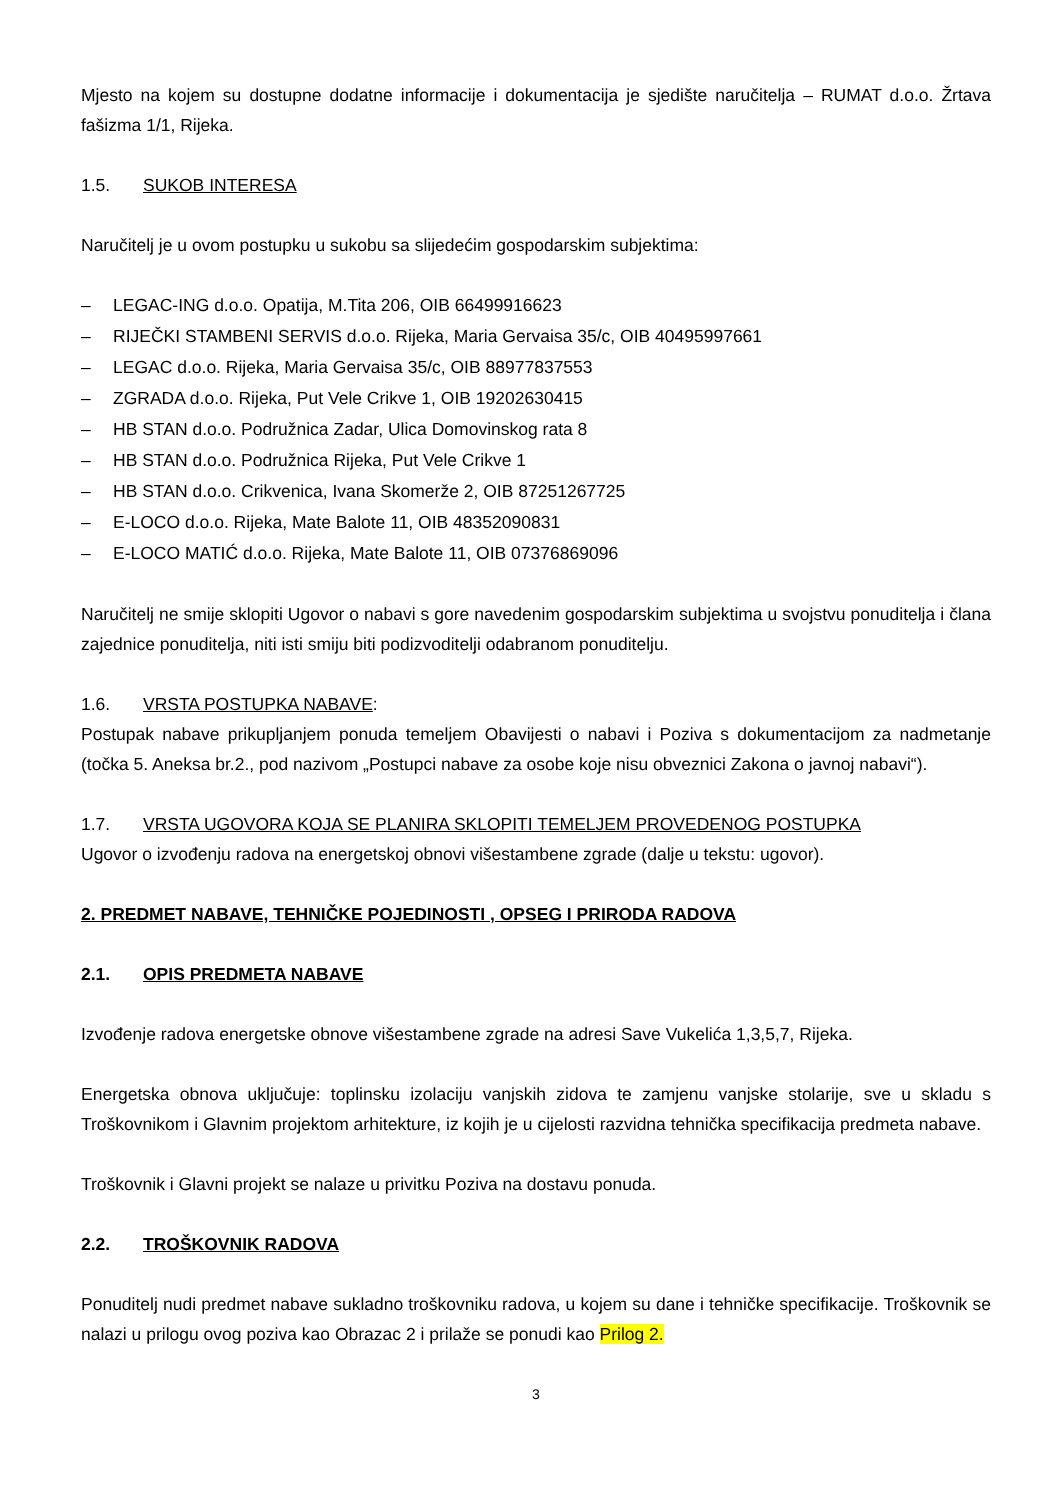Mjesto na kojem su dostupne dodatne informacije i dokumentacija je sjedište naručitelja – RUMAT d.o.o. Žrtava fašizma 1/1, Rijeka.
1.5. SUKOB INTERESA
Naručitelj je u ovom postupku u sukobu sa slijedećim gospodarskim subjektima:
– LEGAC-ING d.o.o. Opatija, M.Tita 206, OIB 66499916623
– RIJEČKI STAMBENI SERVIS d.o.o. Rijeka, Maria Gervaisa 35/c, OIB 40495997661
– LEGAC d.o.o. Rijeka, Maria Gervaisa 35/c, OIB 88977837553
– ZGRADA d.o.o. Rijeka, Put Vele Crikve 1, OIB 19202630415
– HB STAN d.o.o. Podružnica Zadar, Ulica Domovinskog rata 8
– HB STAN d.o.o. Podružnica Rijeka, Put Vele Crikve 1
– HB STAN d.o.o. Crikvenica, Ivana Skomerže 2, OIB 87251267725
– E-LOCO d.o.o. Rijeka, Mate Balote 11, OIB 48352090831
– E-LOCO MATIĆ d.o.o. Rijeka, Mate Balote 11, OIB 07376869096
Naručitelj ne smije sklopiti Ugovor o nabavi s gore navedenim gospodarskim subjektima u svojstvu ponuditelja i člana zajednice ponuditelja, niti isti smiju biti podizvoditelji odabranom ponuditelju.
1.6. VRSTA POSTUPKA NABAVE:
Postupak nabave prikupljanjem ponuda temeljem Obavijesti o nabavi i Poziva s dokumentacijom za nadmetanje (točka 5. Aneksa br.2., pod nazivom „Postupci nabave za osobe koje nisu obveznici Zakona o javnoj nabavi“).
1.7. VRSTA UGOVORA KOJA SE PLANIRA SKLOPITI TEMELJEM PROVEDENOG POSTUPKA
Ugovor o izvođenju radova na energetskoj obnovi višestambene zgrade (dalje u tekstu: ugovor).
2. PREDMET NABAVE, TEHNIČKE POJEDINOSTI , OPSEG I PRIRODA RADOVA
2.1. OPIS PREDMETA NABAVE
Izvođenje radova energetske obnove višestambene zgrade na adresi Save Vukelića 1,3,5,7, Rijeka.
Energetska obnova uključuje: toplinsku izolaciju vanjskih zidova te zamjenu vanjske stolarije, sve u skladu s Troškovnikom i Glavnim projektom arhitekture, iz kojih je u cijelosti razvidna tehnička specifikacija predmeta nabave.
Troškovnik i Glavni projekt se nalaze u privitku Poziva na dostavu ponuda.
2.2. TROŠKOVNIK RADOVA
Ponuditelj nudi predmet nabave sukladno troškovniku radova, u kojem su dane i tehničke specifikacije. Troškovnik se nalazi u prilogu ovog poziva kao Obrazac 2 i prilaže se ponudi kao Prilog 2.
3